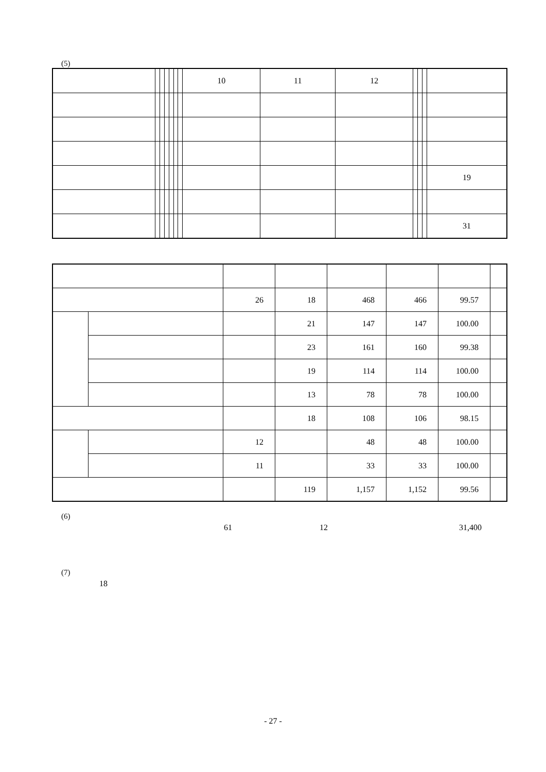(5)
| | | | | | | | 10 | 11 | 12 | | | | |
| | | | | | | | | | | | | | 19 |
| | | | | | | | | | | | | | 31 |
| | | 26 | 18 | 468 | 466 | 99.57 | |
| | | | 21 | 147 | 147 | 100.00 | |
| | | | 23 | 161 | 160 | 99.38 | |
| | | | 19 | 114 | 114 | 100.00 | |
| | | | 13 | 78 | 78 | 100.00 | |
| | | | 18 | 108 | 106 | 98.15 | |
| | | 12 | | 48 | 48 | 100.00 | |
| | | 11 | | 33 | 33 | 100.00 | |
| | | | 119 | 1,157 | 1,152 | 99.56 | |
(6)
61 12 31,400
(7)
18
- 27 -